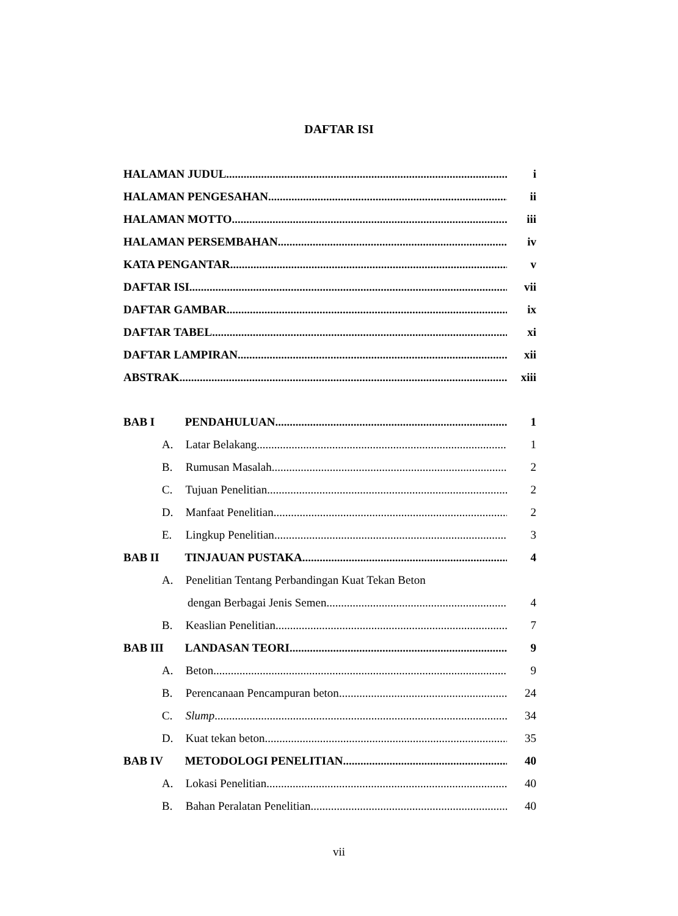DAFTAR ISI
HALAMAN JUDUL i
HALAMAN PENGESAHAN ii
HALAMAN MOTTO iii
HALAMAN PERSEMBAHAN iv
KATA PENGANTAR v
DAFTAR ISI vii
DAFTAR GAMBAR ix
DAFTAR TABEL xi
DAFTAR LAMPIRAN xii
ABSTRAK xiii
BAB I PENDAHULUAN 1
A. Latar Belakang 1
B. Rumusan Masalah 2
C. Tujuan Penelitian 2
D. Manfaat Penelitian 2
E. Lingkup Penelitian 3
BAB II TINJAUAN PUSTAKA 4
A. Penelitian Tentang Perbandingan Kuat Tekan Beton
dengan Berbagai Jenis Semen 4
B. Keaslian Penelitian 7
BAB III LANDASAN TEORI 9
A. Beton 9
B. Perencanaan Pencampuran beton 24
C. Slump 34
D. Kuat tekan beton 35
BAB IV METODOLOGI PENELITIAN 40
A. Lokasi Penelitian 40
B. Bahan Peralatan Penelitian 40
vii